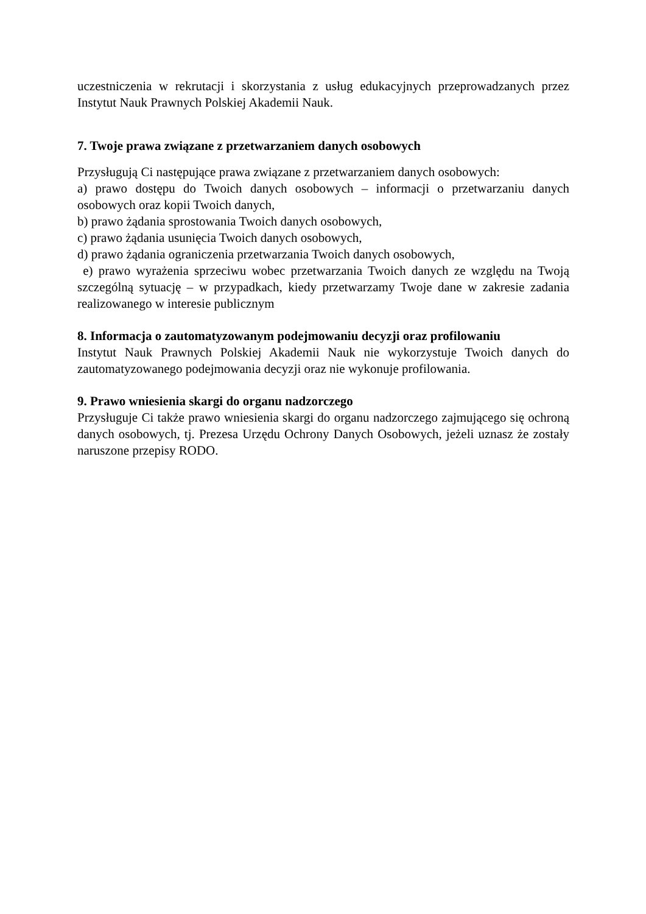uczestniczenia w rekrutacji i skorzystania z usług edukacyjnych przeprowadzanych przez Instytut Nauk Prawnych Polskiej Akademii Nauk.
7. Twoje prawa związane z przetwarzaniem danych osobowych
Przysługują Ci następujące prawa związane z przetwarzaniem danych osobowych:
a) prawo dostępu do Twoich danych osobowych – informacji o przetwarzaniu danych osobowych oraz kopii Twoich danych,
b) prawo żądania sprostowania Twoich danych osobowych,
c) prawo żądania usunięcia Twoich danych osobowych,
d) prawo żądania ograniczenia przetwarzania Twoich danych osobowych,
e) prawo wyrażenia sprzeciwu wobec przetwarzania Twoich danych ze względu na Twoją szczególną sytuację – w przypadkach, kiedy przetwarzamy Twoje dane w zakresie zadania realizowanego w interesie publicznym
8. Informacja o zautomatyzowanym podejmowaniu decyzji oraz profilowaniu
Instytut Nauk Prawnych Polskiej Akademii Nauk nie wykorzystuje Twoich danych do zautomatyzowanego podejmowania decyzji oraz nie wykonuje profilowania.
9. Prawo wniesienia skargi do organu nadzorczego
Przysługuje Ci także prawo wniesienia skargi do organu nadzorczego zajmującego się ochroną danych osobowych, tj. Prezesa Urzędu Ochrony Danych Osobowych, jeżeli uznasz że zostały naruszone przepisy RODO.